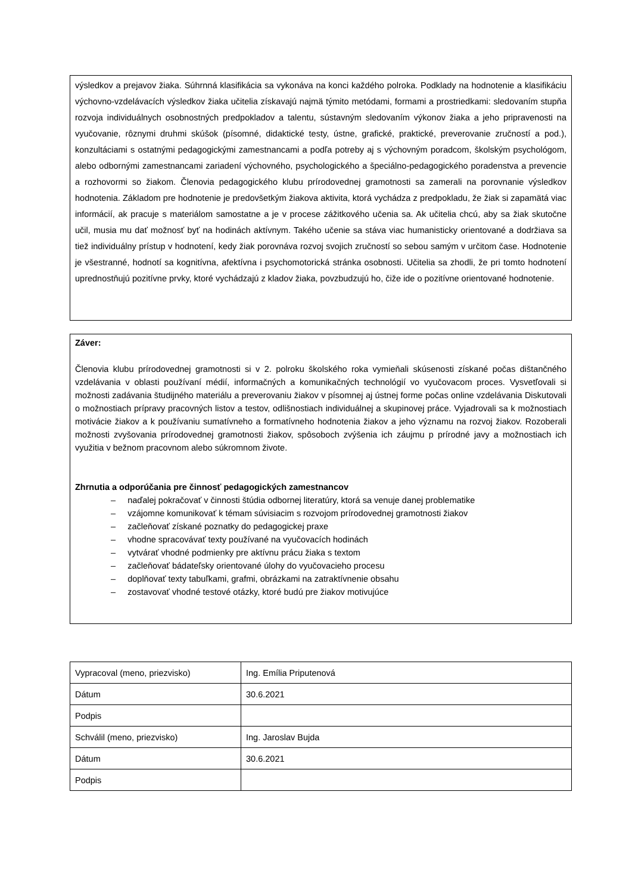výsledkov a prejavov žiaka. Súhrnná klasifikácia sa vykonáva na konci každého polroka. Podklady na hodnotenie a klasifikáciu výchovno-vzdelávacích výsledkov žiaka učitelia získavajú najmä týmito metódami, formami a prostriedkami: sledovaním stupňa rozvoja individuálnych osobnostných predpokladov a talentu, sústavným sledovaním výkonov žiaka a jeho pripravenosti na vyučovanie, rôznymi druhmi skúšok (písomné, didaktické testy, ústne, grafické, praktické, preverovanie zručností a pod.), konzultáciami s ostatnými pedagogickými zamestnancami a podľa potreby aj s výchovným poradcom, školským psychológom, alebo odbornými zamestnancami zariadení výchovného, psychologického a špeciálno-pedagogického poradenstva a prevencie a rozhovormi so žiakom. Členovia pedagogického klubu prírodovednej gramotnosti sa zamerali na porovnanie výsledkov hodnotenia. Základom pre hodnotenie je predovšetkým žiakova aktivita, ktorá vychádza z predpokladu, že žiak si zapamätá viac informácií, ak pracuje s materiálom samostatne a je v procese zážitkového učenia sa. Ak učitelia chcú, aby sa žiak skutočne učil, musia mu dať možnosť byť na hodinách aktívnym. Takého učenie sa stáva viac humanisticky orientované a dodržiava sa tiež individuálny prístup v hodnotení, kedy žiak porovnáva rozvoj svojich zručností so sebou samým v určitom čase. Hodnotenie je všestranné, hodnotí sa kognitívna, afektívna i psychomotorická stránka osobnosti. Učitelia sa zhodli, že pri tomto hodnotení uprednostňujú pozitívne prvky, ktoré vychádzajú z kladov žiaka, povzbudzujú ho, čiže ide o pozitívne orientované hodnotenie.
Záver:
Členovia klubu prírodovednej gramotnosti si v 2. polroku školského roka vymieňali skúsenosti získané počas dištančného vzdelávania v oblasti používaní médií, informačných a komunikačných technológií vo vyučovacom proces. Vysvetľovali si možnosti zadávania študijného materiálu a preverovaniu žiakov v písomnej aj ústnej forme počas online vzdelávania Diskutovali o možnostiach prípravy pracovných listov a testov, odlišnostiach individuálnej a skupinovej práce. Vyjadrovali sa k možnostiach motivácie žiakov a k používaniu sumatívneho a formatívneho hodnotenia žiakov a jeho významu na rozvoj žiakov. Rozoberali možnosti zvyšovania prírodovednej gramotnosti žiakov, spôsoboch zvýšenia ich záujmu p prírodné javy a možnostiach ich využitia v bežnom pracovnom alebo súkromnom živote.
Zhrnutia a odporúčania pre činnosť pedagogických zamestnancov
– naďalej pokračovať v činnosti štúdia odbornej literatúry, ktorá sa venuje danej problematike
– vzájomne komunikovať k témam súvisiacim s rozvojom prírodovednej gramotnosti žiakov
– začleňovať získané poznatky do pedagogickej praxe
– vhodne spracovávať texty používané na vyučovacích hodinách
– vytvárať vhodné podmienky pre aktívnu prácu žiaka s textom
– začleňovať bádateľsky orientované úlohy do vyučovacieho procesu
– doplňovať texty tabuľkami, grafmi, obrázkami na zatraktívnenie obsahu
– zostavovať vhodné testové otázky, ktoré budú pre žiakov motivujúce
| Vypracoval (meno, priezvisko) | Ing. Emília Priputenová |
| Dátum | 30.6.2021 |
| Podpis | |
| Schválil (meno, priezvisko) | Ing. Jaroslav Bujda |
| Dátum | 30.6.2021 |
| Podpis | |